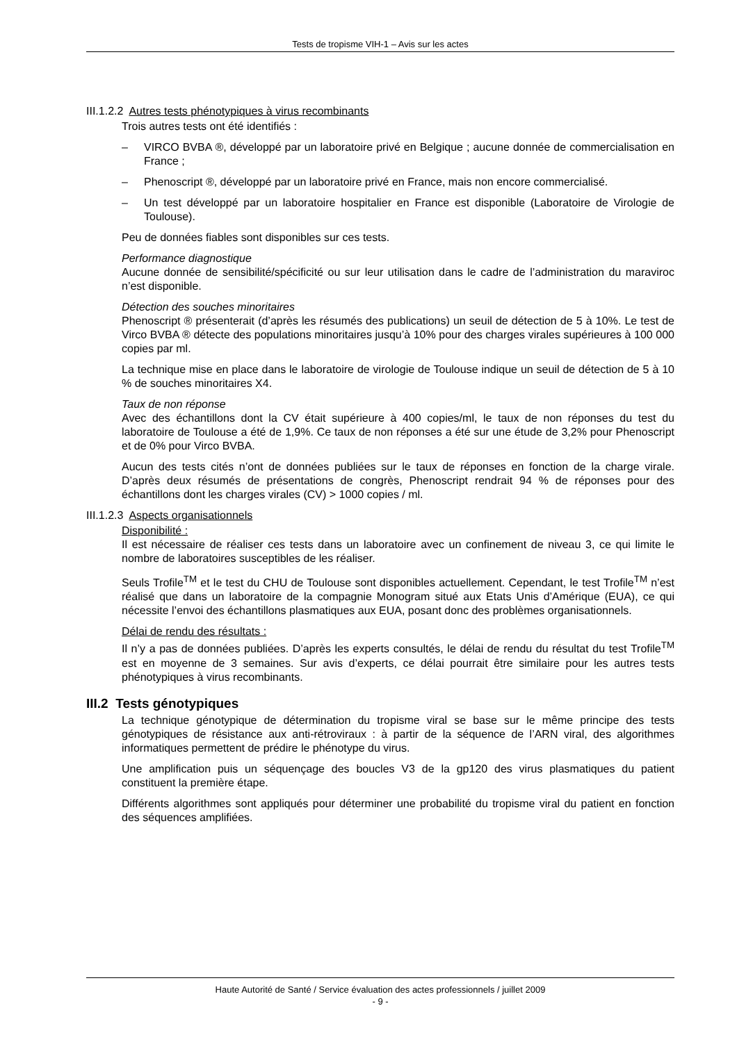Tests de tropisme VIH-1 – Avis sur les actes
III.1.2.2 Autres tests phénotypiques à virus recombinants
Trois autres tests ont été identifiés :
– VIRCO BVBA ®, développé par un laboratoire privé en Belgique ; aucune donnée de commercialisation en France ;
– Phenoscript ®, développé par un laboratoire privé en France, mais non encore commercialisé.
– Un test développé par un laboratoire hospitalier en France est disponible (Laboratoire de Virologie de Toulouse).
Peu de données fiables sont disponibles sur ces tests.
Performance diagnostique
Aucune donnée de sensibilité/spécificité ou sur leur utilisation dans le cadre de l’administration du maraviroc n’est disponible.
Détection des souches minoritaires
Phenoscript ® présenterait (d’après les résumés des publications) un seuil de détection de 5 à 10%. Le test de Virco BVBA ® détecte des populations minoritaires jusqu’à 10% pour des charges virales supérieures à 100 000 copies par ml.
La technique mise en place dans le laboratoire de virologie de Toulouse indique un seuil de détection de 5 à 10 % de souches minoritaires X4.
Taux de non réponse
Avec des échantillons dont la CV était supérieure à 400 copies/ml, le taux de non réponses du test du laboratoire de Toulouse a été de 1,9%. Ce taux de non réponses a été sur une étude de 3,2% pour Phenoscript et de 0% pour Virco BVBA.
Aucun des tests cités n’ont de données publiées sur le taux de réponses en fonction de la charge virale. D’après deux résumés de présentations de congrès, Phenoscript rendrait 94 % de réponses pour des échantillons dont les charges virales (CV) > 1000 copies / ml.
III.1.2.3 Aspects organisationnels
Disponibilité :
Il est nécessaire de réaliser ces tests dans un laboratoire avec un confinement de niveau 3, ce qui limite le nombre de laboratoires susceptibles de les réaliser.
Seuls Trofile<sup>TM</sup> et le test du CHU de Toulouse sont disponibles actuellement. Cependant, le test Trofile<sup>TM</sup> n’est réalisé que dans un laboratoire de la compagnie Monogram situé aux Etats Unis d’Amérique (EUA), ce qui nécessite l’envoi des échantillons plasmatiques aux EUA, posant donc des problèmes organisationnels.
Délai de rendu des résultats :
Il n’y a pas de données publiées. D’après les experts consultés, le délai de rendu du résultat du test Trofile<sup>TM</sup> est en moyenne de 3 semaines. Sur avis d’experts, ce délai pourrait être similaire pour les autres tests phénotypiques à virus recombinants.
III.2 Tests génotypiques
La technique génotypique de détermination du tropisme viral se base sur le même principe des tests génotypiques de résistance aux anti-rétroviraux : à partir de la séquence de l’ARN viral, des algorithmes informatiques permettent de prédire le phénotype du virus.
Une amplification puis un séquençage des boucles V3 de la gp120 des virus plasmatiques du patient constituent la première étape.
Différents algorithmes sont appliqués pour déterminer une probabilité du tropisme viral du patient en fonction des séquences amplifiées.
Haute Autorité de Santé / Service évaluation des actes professionnels / juillet 2009
- 9 -